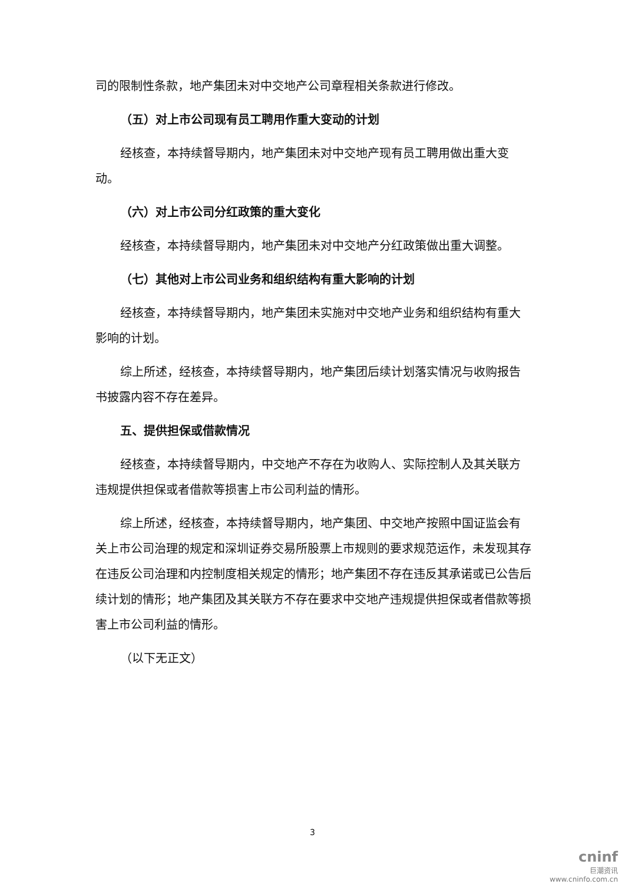司的限制性条款，地产集团未对中交地产公司章程相关条款进行修改。
（五）对上市公司现有员工聘用作重大变动的计划
经核查，本持续督导期内，地产集团未对中交地产现有员工聘用做出重大变动。
（六）对上市公司分红政策的重大变化
经核查，本持续督导期内，地产集团未对中交地产分红政策做出重大调整。
（七）其他对上市公司业务和组织结构有重大影响的计划
经核查，本持续督导期内，地产集团未实施对中交地产业务和组织结构有重大影响的计划。
综上所述，经核查，本持续督导期内，地产集团后续计划落实情况与收购报告书披露内容不存在差异。
五、提供担保或借款情况
经核查，本持续督导期内，中交地产不存在为收购人、实际控制人及其关联方违规提供担保或者借款等损害上市公司利益的情形。
综上所述，经核查，本持续督导期内，地产集团、中交地产按照中国证监会有关上市公司治理的规定和深圳证券交易所股票上市规则的要求规范运作，未发现其存在违反公司治理和内控制度相关规定的情形；地产集团不存在违反其承诺或已公告后续计划的情形；地产集团及其关联方不存在要求中交地产违规提供担保或者借款等损害上市公司利益的情形。
（以下无正文）
3
cninf
巨潮资讯
www.cninfo.com.cn